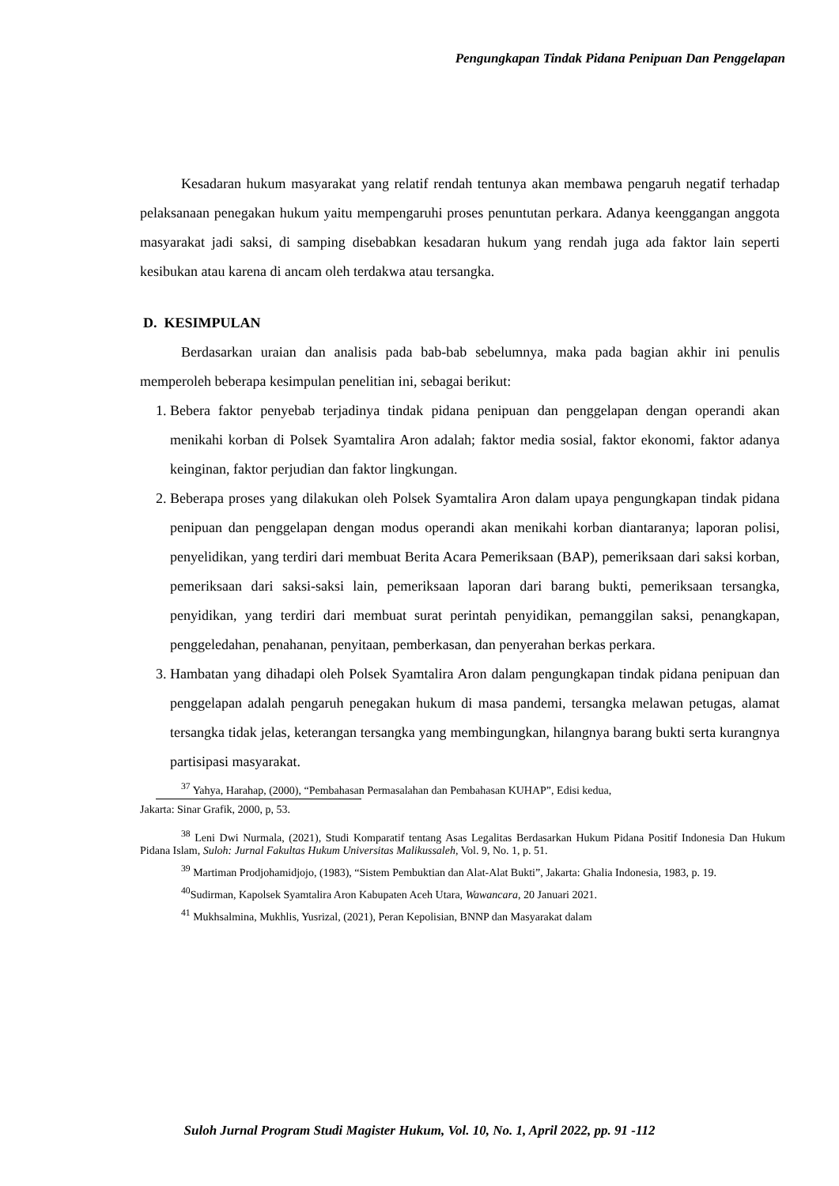Pengungkapan Tindak Pidana Penipuan Dan Penggelapan
Kesadaran hukum masyarakat yang relatif rendah tentunya akan membawa pengaruh negatif terhadap pelaksanaan penegakan hukum yaitu mempengaruhi proses penuntutan perkara. Adanya keenggangan anggota masyarakat jadi saksi, di samping disebabkan kesadaran hukum yang rendah juga ada faktor lain seperti kesibukan atau karena di ancam oleh terdakwa atau tersangka.
D. KESIMPULAN
Berdasarkan uraian dan analisis pada bab-bab sebelumnya, maka pada bagian akhir ini penulis memperoleh beberapa kesimpulan penelitian ini, sebagai berikut:
1. Bebera faktor penyebab terjadinya tindak pidana penipuan dan penggelapan dengan operandi akan menikahi korban di Polsek Syamtalira Aron adalah; faktor media sosial, faktor ekonomi, faktor adanya keinginan, faktor perjudian dan faktor lingkungan.
2. Beberapa proses yang dilakukan oleh Polsek Syamtalira Aron dalam upaya pengungkapan tindak pidana penipuan dan penggelapan dengan modus operandi akan menikahi korban diantaranya; laporan polisi, penyelidikan, yang terdiri dari membuat Berita Acara Pemeriksaan (BAP), pemeriksaan dari saksi korban, pemeriksaan dari saksi-saksi lain, pemeriksaan laporan dari barang bukti, pemeriksaan tersangka, penyidikan, yang terdiri dari membuat surat perintah penyidikan, pemanggilan saksi, penangkapan, penggeledahan, penahanan, penyitaan, pemberkasan, dan penyerahan berkas perkara.
3. Hambatan yang dihadapi oleh Polsek Syamtalira Aron dalam pengungkapan tindak pidana penipuan dan penggelapan adalah pengaruh penegakan hukum di masa pandemi, tersangka melawan petugas, alamat tersangka tidak jelas, keterangan tersangka yang membingungkan, hilangnya barang bukti serta kurangnya partisipasi masyarakat.
<sup>37</sup> Yahya, Harahap, (2000), “Pembahasan Permasalahan dan Pembahasan KUHAP”, Edisi kedua,
Jakarta: Sinar Grafik, 2000, p, 53.
<sup>38</sup> Leni Dwi Nurmala, (2021), Studi Komparatif tentang Asas Legalitas Berdasarkan Hukum Pidana Positif Indonesia Dan Hukum Pidana Islam, Suloh: Jurnal Fakultas Hukum Universitas Malikussaleh, Vol. 9, No. 1, p. 51.
<sup>39</sup> Martiman Prodjohamidjojo, (1983), “Sistem Pembuktian dan Alat-Alat Bukti”, Jakarta: Ghalia Indonesia, 1983, p. 19.
<sup>40</sup> Sudirman, Kapolsek Syamtalira Aron Kabupaten Aceh Utara, Wawancara, 20 Januari 2021.
<sup>41</sup> Mukhsalmina, Mukhlis, Yusrizal, (2021), Peran Kepolisian, BNNP dan Masyarakat dalam
Suloh Jurnal Program Studi Magister Hukum, Vol. 10, No. 1, April 2022, pp. 91 -112